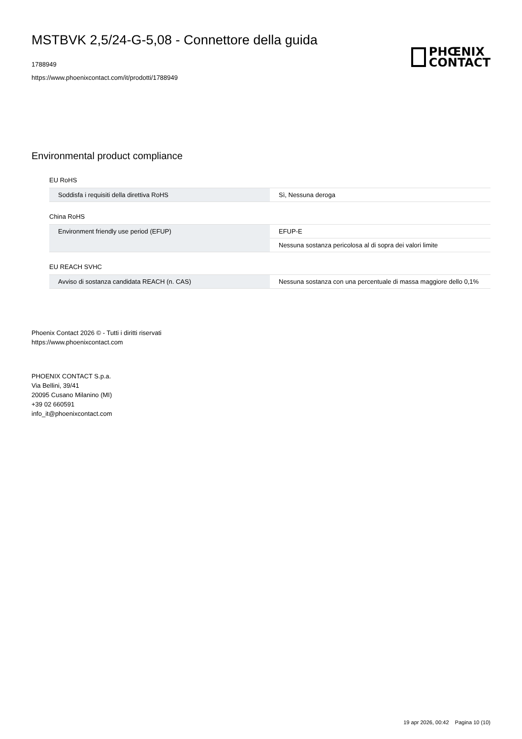MSTBVK 2,5/24-G-5,08 - Connettore della guida
1788949
https://www.phoenixcontact.com/it/prodotti/1788949
PHŒNIX
CONTACT
Environmental product compliance
EU RoHS
| Soddisfa i requisiti della direttiva RoHS | Sì, Nessuna deroga |
China RoHS
| Environment friendly use period (EFUP) | EFUP-E |
| | Nessuna sostanza pericolosa al di sopra dei valori limite |
EU REACH SVHC
| Avviso di sostanza candidata REACH (n. CAS) | Nessuna sostanza con una percentuale di massa maggiore dello 0,1% |
Phoenix Contact 2026 © - Tutti i diritti riservati
https://www.phoenixcontact.com
PHOENIX CONTACT S.p.a.
Via Bellini, 39/41
20095 Cusano Milanino (MI)
+39 02 660591
info_it@phoenixcontact.com
19 apr 2026, 00:42 Pagina 10 (10)